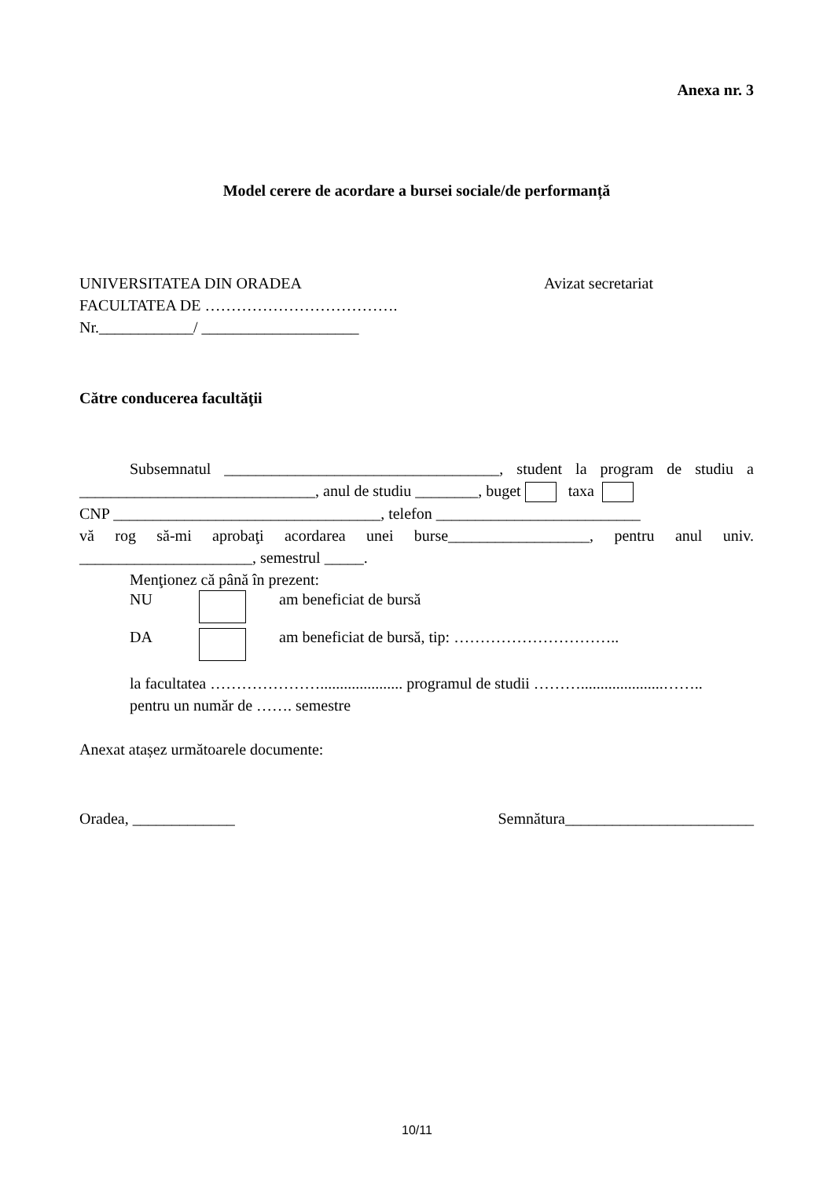Anexa nr. 3
Model cerere de acordare a bursei sociale/de performanță
UNIVERSITATEA DIN ORADEA
FACULTATEA DE ……………………………….
Nr.____________/ ____________________
Avizat secretariat
Către conducerea facultăţii
Subsemnatul ___________________________________, student la program de studiu a
______________________________, anul de studiu ________, buget taxa
CNP __________________________________, telefon __________________________
vă rog să-mi aprobaţi acordarea unei burse__________________, pentru anul univ.
______________________, semestrul _____.
Menţionez că până în prezent:
NU am beneficiat de bursă
DA am beneficiat de bursă, tip: …………………………..
la facultatea …………………..................... programul de studii ……….....................……..
pentru un număr de ……. semestre
Anexat atașez următoarele documente:
Oradea, _____________ Semnătura________________________
10/11